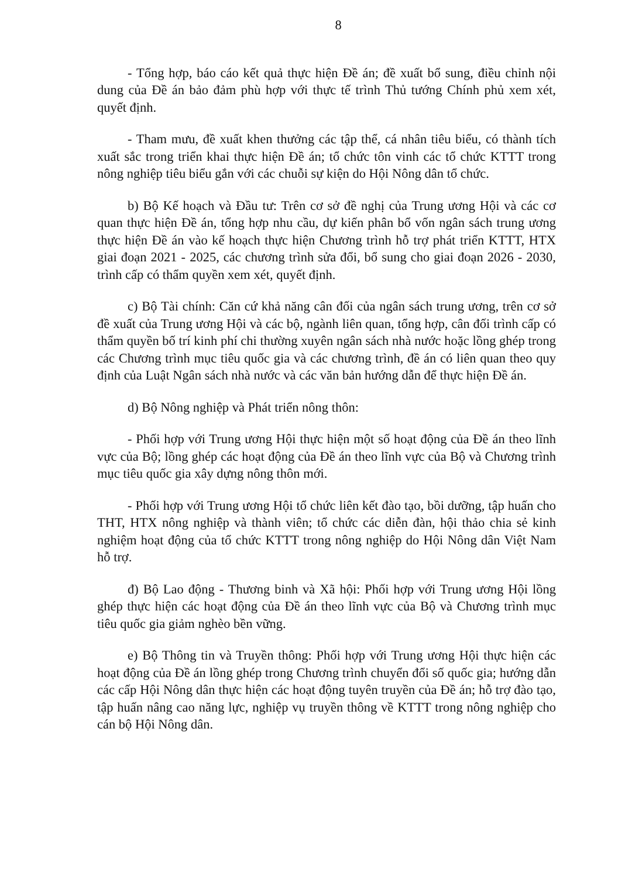8
- Tổng hợp, báo cáo kết quả thực hiện Đề án; đề xuất bổ sung, điều chỉnh nội dung của Đề án bảo đảm phù hợp với thực tế trình Thủ tướng Chính phủ xem xét, quyết định.
- Tham mưu, đề xuất khen thưởng các tập thể, cá nhân tiêu biểu, có thành tích xuất sắc trong triển khai thực hiện Đề án; tổ chức tôn vinh các tổ chức KTTT trong nông nghiệp tiêu biểu gắn với các chuỗi sự kiện do Hội Nông dân tổ chức.
b) Bộ Kế hoạch và Đầu tư: Trên cơ sở đề nghị của Trung ương Hội và các cơ quan thực hiện Đề án, tổng hợp nhu cầu, dự kiến phân bổ vốn ngân sách trung ương thực hiện Đề án vào kế hoạch thực hiện Chương trình hỗ trợ phát triển KTTT, HTX giai đoạn 2021 - 2025, các chương trình sửa đổi, bổ sung cho giai đoạn 2026 - 2030, trình cấp có thẩm quyền xem xét, quyết định.
c) Bộ Tài chính: Căn cứ khả năng cân đối của ngân sách trung ương, trên cơ sở đề xuất của Trung ương Hội và các bộ, ngành liên quan, tổng hợp, cân đối trình cấp có thẩm quyền bố trí kinh phí chi thường xuyên ngân sách nhà nước hoặc lồng ghép trong các Chương trình mục tiêu quốc gia và các chương trình, đề án có liên quan theo quy định của Luật Ngân sách nhà nước và các văn bản hướng dẫn để thực hiện Đề án.
d) Bộ Nông nghiệp và Phát triển nông thôn:
- Phối hợp với Trung ương Hội thực hiện một số hoạt động của Đề án theo lĩnh vực của Bộ; lồng ghép các hoạt động của Đề án theo lĩnh vực của Bộ và Chương trình mục tiêu quốc gia xây dựng nông thôn mới.
- Phối hợp với Trung ương Hội tổ chức liên kết đào tạo, bồi dưỡng, tập huấn cho THT, HTX nông nghiệp và thành viên; tổ chức các diễn đàn, hội thảo chia sẻ kinh nghiệm hoạt động của tổ chức KTTT trong nông nghiệp do Hội Nông dân Việt Nam hỗ trợ.
đ) Bộ Lao động - Thương binh và Xã hội: Phối hợp với Trung ương Hội lồng ghép thực hiện các hoạt động của Đề án theo lĩnh vực của Bộ và Chương trình mục tiêu quốc gia giảm nghèo bền vững.
e) Bộ Thông tin và Truyền thông: Phối hợp với Trung ương Hội thực hiện các hoạt động của Đề án lồng ghép trong Chương trình chuyển đổi số quốc gia; hướng dẫn các cấp Hội Nông dân thực hiện các hoạt động tuyên truyền của Đề án; hỗ trợ đào tạo, tập huấn nâng cao năng lực, nghiệp vụ truyền thông về KTTT trong nông nghiệp cho cán bộ Hội Nông dân.